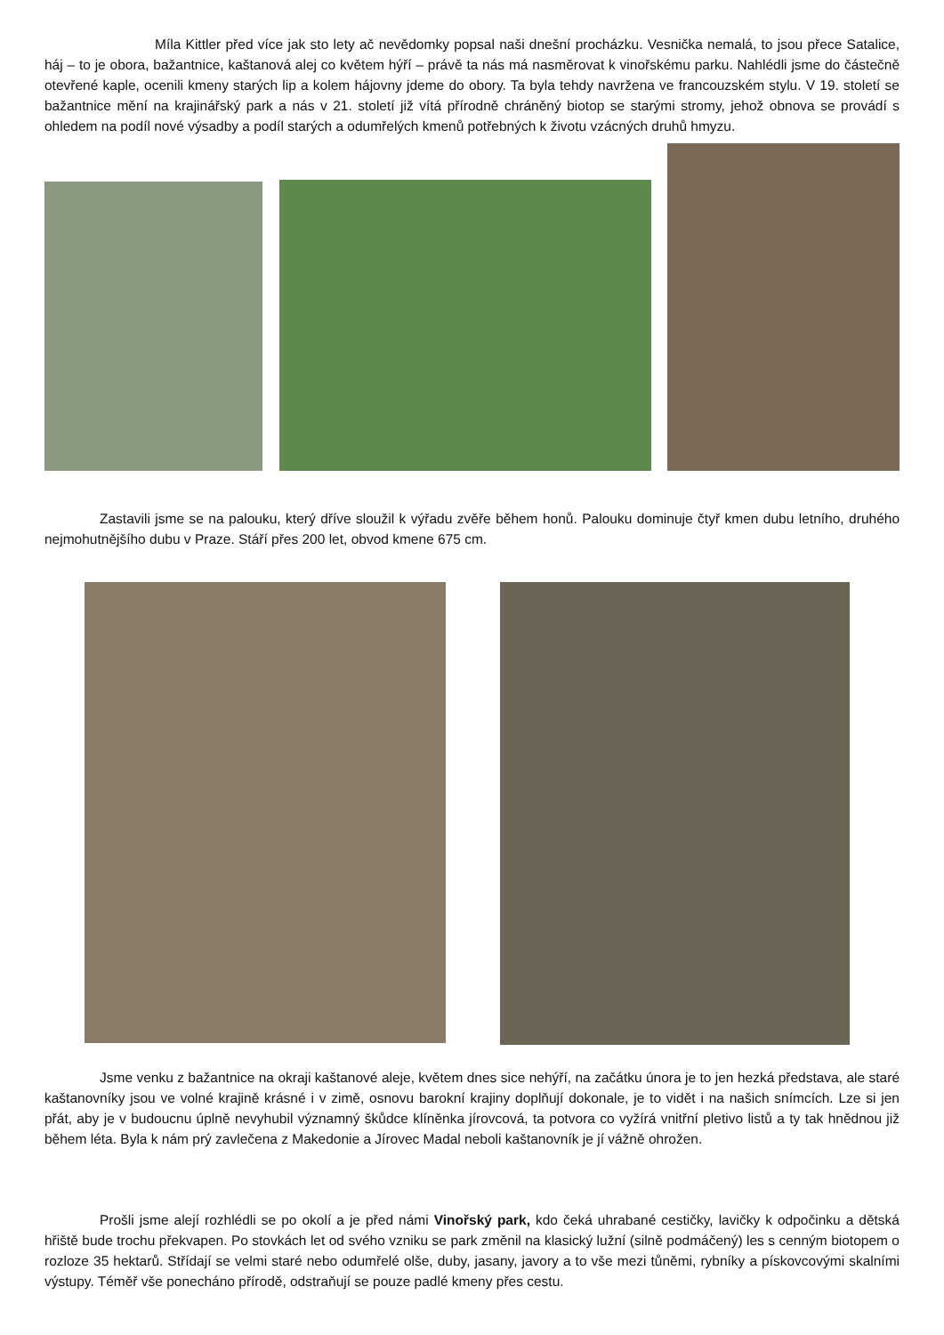Míla Kittler před více jak sto lety ač nevědomky popsal naši dnešní procházku. Vesnička nemalá, to jsou přece Satalice, háj – to je obora, bažantnice, kaštanová alej co květem hýří – právě ta nás má nasměrovat k vinořskému parku. Nahlédli jsme do částečně otevřené kaple, ocenili kmeny starých lip a kolem hájovny jdeme do obory. Ta byla tehdy navržena ve francouzském stylu. V 19. století se bažantnice mění na krajinářský park a nás v 21. století již vítá přírodně chráněný biotop se starými stromy, jehož obnova se provádí s ohledem na podíl nové výsadby a podíl starých a odumřelých kmenů potřebných k životu vzácných druhů hmyzu.
Zastavili jsme se na palouku, který dříve sloužil k výřadu zvěře během honů. Palouku dominuje čtyř kmen dubu letního, druhého nejmohutnějšího dubu v Praze. Stáří přes 200 let, obvod kmene 675 cm.
Jsme venku z bažantnice na okraji kaštanové aleje, květem dnes sice nehýří, na začátku února je to jen hezká představa, ale staré kaštanovníky jsou ve volné krajině krásné i v zimě, osnovu barokní krajiny doplňují dokonale, je to vidět i na našich snímcích. Lze si jen přát, aby je v budoucnu úplně nevyhubil významný škůdce klíněnka jírovcová, ta potvora co vyžírá vnitřní pletivo listů a ty tak hnědnou již během léta. Byla k nám prý zavlečena z Makedonie a Jírovec Madal neboli kaštanovník je jí vážně ohrožen.
Prošli jsme alejí rozhlédli se po okolí a je před námi Vinořský park, kdo čeká uhrabané cestičky, lavičky k odpočinku a dětská hřiště bude trochu překvapen. Po stovkách let od svého vzniku se park změnil na klasický lužní (silně podmáčený) les s cenným biotopem o rozloze 35 hektarů. Střídají se velmi staré nebo odumřelé olše, duby, jasany, javory a to vše mezi tůněmi, rybníky a pískovcovými skalními výstupy. Téměř vše ponecháno přírodě, odstraňují se pouze padlé kmeny přes cestu.